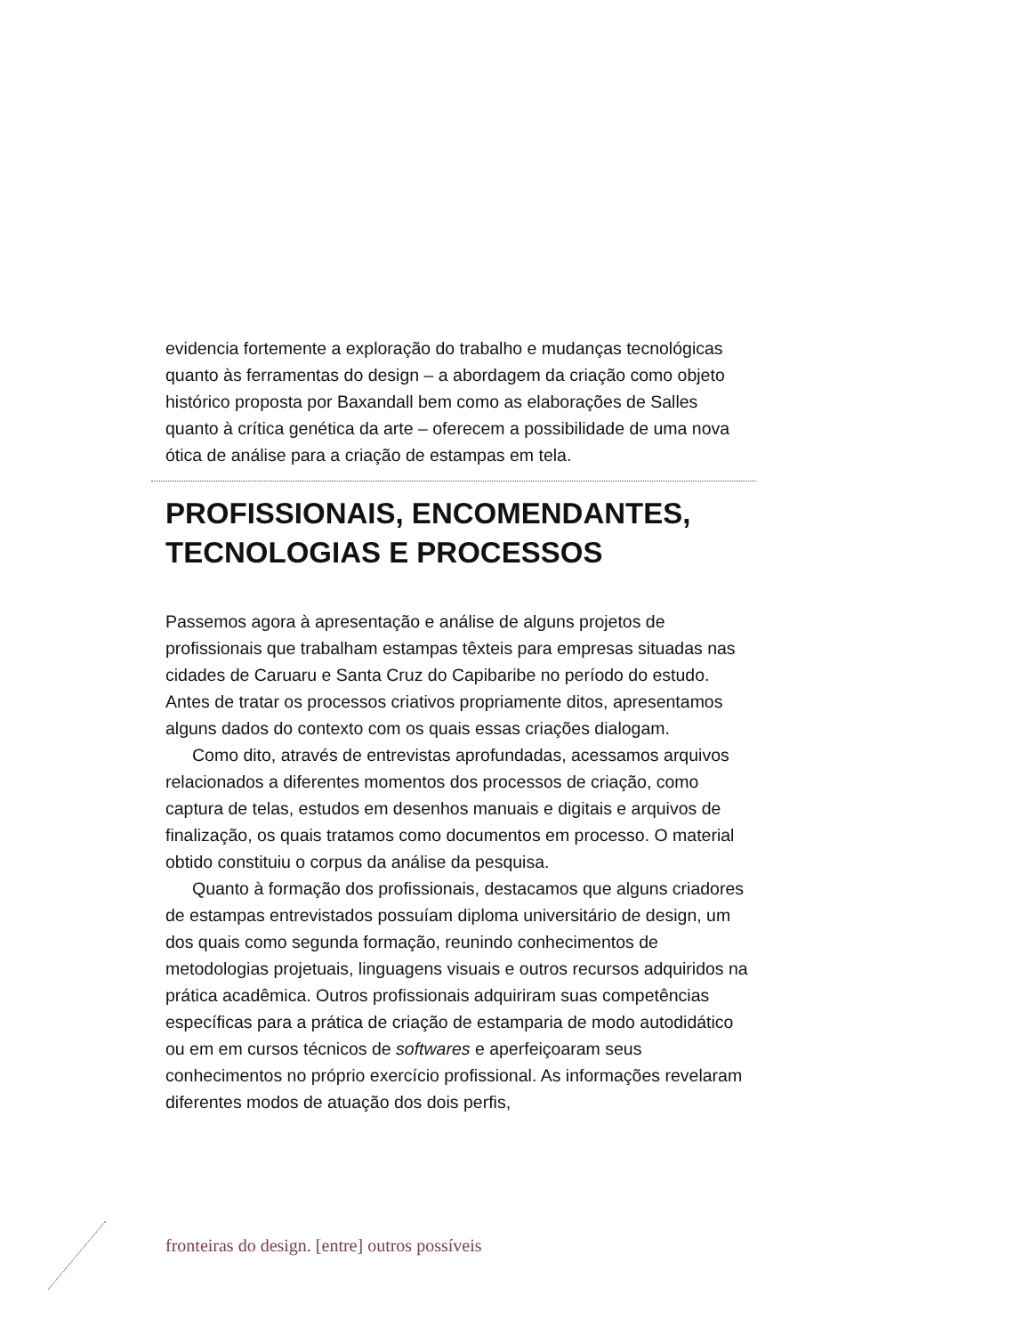evidencia fortemente a exploração do trabalho e mudanças tecnológicas quanto às ferramentas do design – a abordagem da criação como objeto histórico proposta por Baxandall bem como as elaborações de Salles quanto à crítica genética da arte – oferecem a possibilidade de uma nova ótica de análise para a criação de estampas em tela.
PROFISSIONAIS, ENCOMENDANTES, TECNOLOGIAS E PROCESSOS
Passemos agora à apresentação e análise de alguns projetos de profissionais que trabalham estampas têxteis para empresas situadas nas cidades de Caruaru e Santa Cruz do Capibaribe no período do estudo. Antes de tratar os processos criativos propriamente ditos, apresentamos alguns dados do contexto com os quais essas criações dialogam.
Como dito, através de entrevistas aprofundadas, acessamos arquivos relacionados a diferentes momentos dos processos de criação, como captura de telas, estudos em desenhos manuais e digitais e arquivos de finalização, os quais tratamos como documentos em processo. O material obtido constituiu o corpus da análise da pesquisa.
Quanto à formação dos profissionais, destacamos que alguns criadores de estampas entrevistados possuíam diploma universitário de design, um dos quais como segunda formação, reunindo conhecimentos de metodologias projetuais, linguagens visuais e outros recursos adquiridos na prática acadêmica. Outros profissionais adquiriram suas competências específicas para a prática de criação de estamparia de modo autodidático ou em em cursos técnicos de softwares e aperfeiçoaram seus conhecimentos no próprio exercício profissional. As informações revelaram diferentes modos de atuação dos dois perfis,
fronteiras do design. [entre] outros possíveis